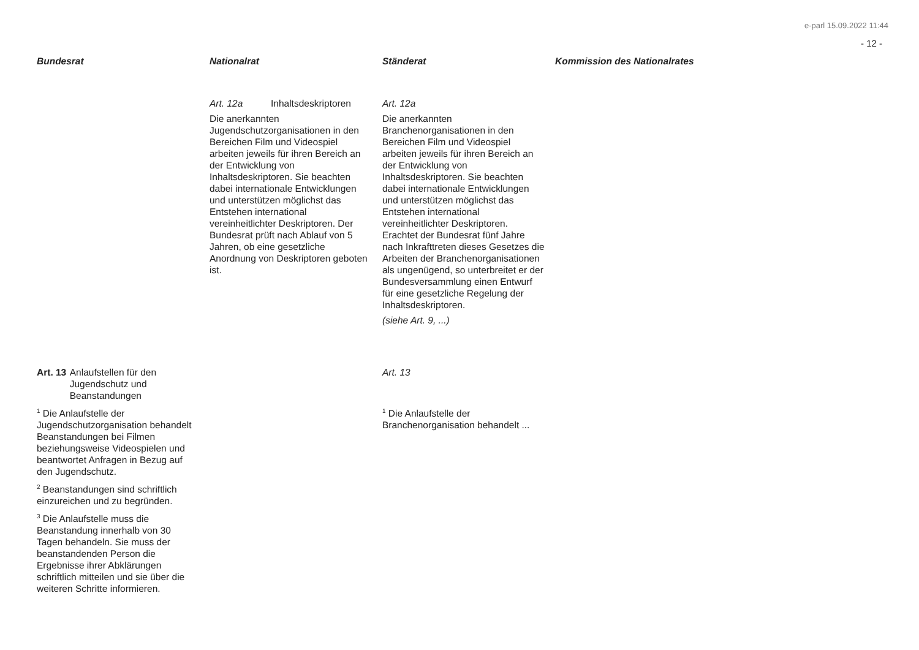e-parl 15.09.2022 11:44
- 12 -
Bundesrat
Nationalrat
Ständerat
Kommission des Nationalrates
Art. 12a Inhaltsdeskriptoren
Die anerkannten Jugendschutzorganisationen in den Bereichen Film und Videospiel arbeiten jeweils für ihren Bereich an der Entwicklung von Inhaltsdeskriptoren. Sie beachten dabei internationale Entwicklungen und unterstützen möglichst das Entstehen international vereinheitlichter Deskriptoren. Der Bundesrat prüft nach Ablauf von 5 Jahren, ob eine gesetzliche Anordnung von Deskriptoren geboten ist.
Art. 12a
Die anerkannten Branchenorganisationen in den Bereichen Film und Videospiel arbeiten jeweils für ihren Bereich an der Entwicklung von Inhaltsdeskriptoren. Sie beachten dabei internationale Entwicklungen und unterstützen möglichst das Entstehen international vereinheitlichter Deskriptoren. Erachtet der Bundesrat fünf Jahre nach Inkrafttreten dieses Gesetzes die Arbeiten der Branchenorganisationen als ungenügend, so unterbreitet er der Bundesversammlung einen Entwurf für eine gesetzliche Regelung der Inhaltsdeskriptoren.
(siehe Art. 9, ...)
Art. 13 Anlaufstellen für den Jugendschutz und Beanstandungen
<sup>1</sup> Die Anlaufstelle der Jugendschutzorganisation behandelt Beanstandungen bei Filmen beziehungsweise Videospielen und beantwortet Anfragen in Bezug auf den Jugendschutz.
<sup>2</sup> Beanstandungen sind schriftlich einzureichen und zu begründen.
<sup>3</sup> Die Anlaufstelle muss die Beanstandung innerhalb von 30 Tagen behandeln. Sie muss der beanstandenden Person die Ergebnisse ihrer Abklärungen schriftlich mitteilen und sie über die weiteren Schritte informieren.
Art. 13
<sup>1</sup> Die Anlaufstelle der Branchenorganisation behandelt ...